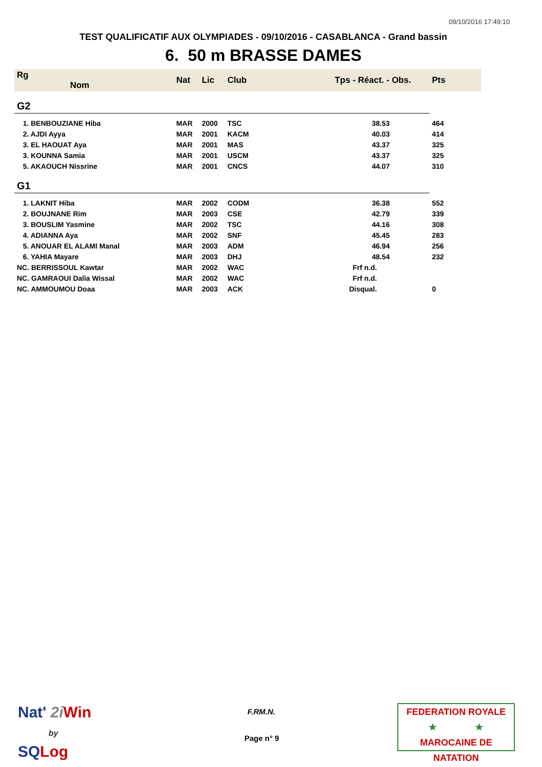09/10/2016 17:49:10
TEST QUALIFICATIF AUX OLYMPIADES - 09/10/2016 - CASABLANCA - Grand bassin
6. 50 m BRASSE DAMES
| Rg Nom | | Nat | Lic | Club | Tps - Réact. - Obs. | Pts |
| --- | --- | --- | --- | --- | --- | --- |
| G2 | | | | | | |
| 1. BENBOUZIANE Hiba | | MAR | 2000 | TSC | 38.53 | 464 |
| 2. AJDI Ayya | | MAR | 2001 | KACM | 40.03 | 414 |
| 3. EL HAOUAT Aya | | MAR | 2001 | MAS | 43.37 | 325 |
| 3. KOUNNA Samia | | MAR | 2001 | USCM | 43.37 | 325 |
| 5. AKAOUCH Nissrine | | MAR | 2001 | CNCS | 44.07 | 310 |
| G1 | | | | | | |
| 1. LAKNIT Hiba | | MAR | 2002 | CODM | 36.38 | 552 |
| 2. BOUJNANE Rim | | MAR | 2003 | CSE | 42.79 | 339 |
| 3. BOUSLIM Yasmine | | MAR | 2002 | TSC | 44.16 | 308 |
| 4. ADIANNA Aya | | MAR | 2002 | SNF | 45.45 | 283 |
| 5. ANOUAR EL ALAMI Manal | | MAR | 2003 | ADM | 46.94 | 256 |
| 6. YAHIA Mayare | | MAR | 2003 | DHJ | 48.54 | 232 |
| NC. BERRISSOUL Kawtar | | MAR | 2002 | WAC | Frf n.d. | |
| NC. GAMRAOUI Dalia Wissal | | MAR | 2002 | WAC | Frf n.d. | |
| NC. AMMOUMOU Doaa | | MAR | 2003 | ACK | Disqual. | 0 |
Nat' 2i Win
by
SQ Log
F.RM.N.
Page n° 9
FEDERATION ROYALE
★ ★
MAROCAINE DE NATATION